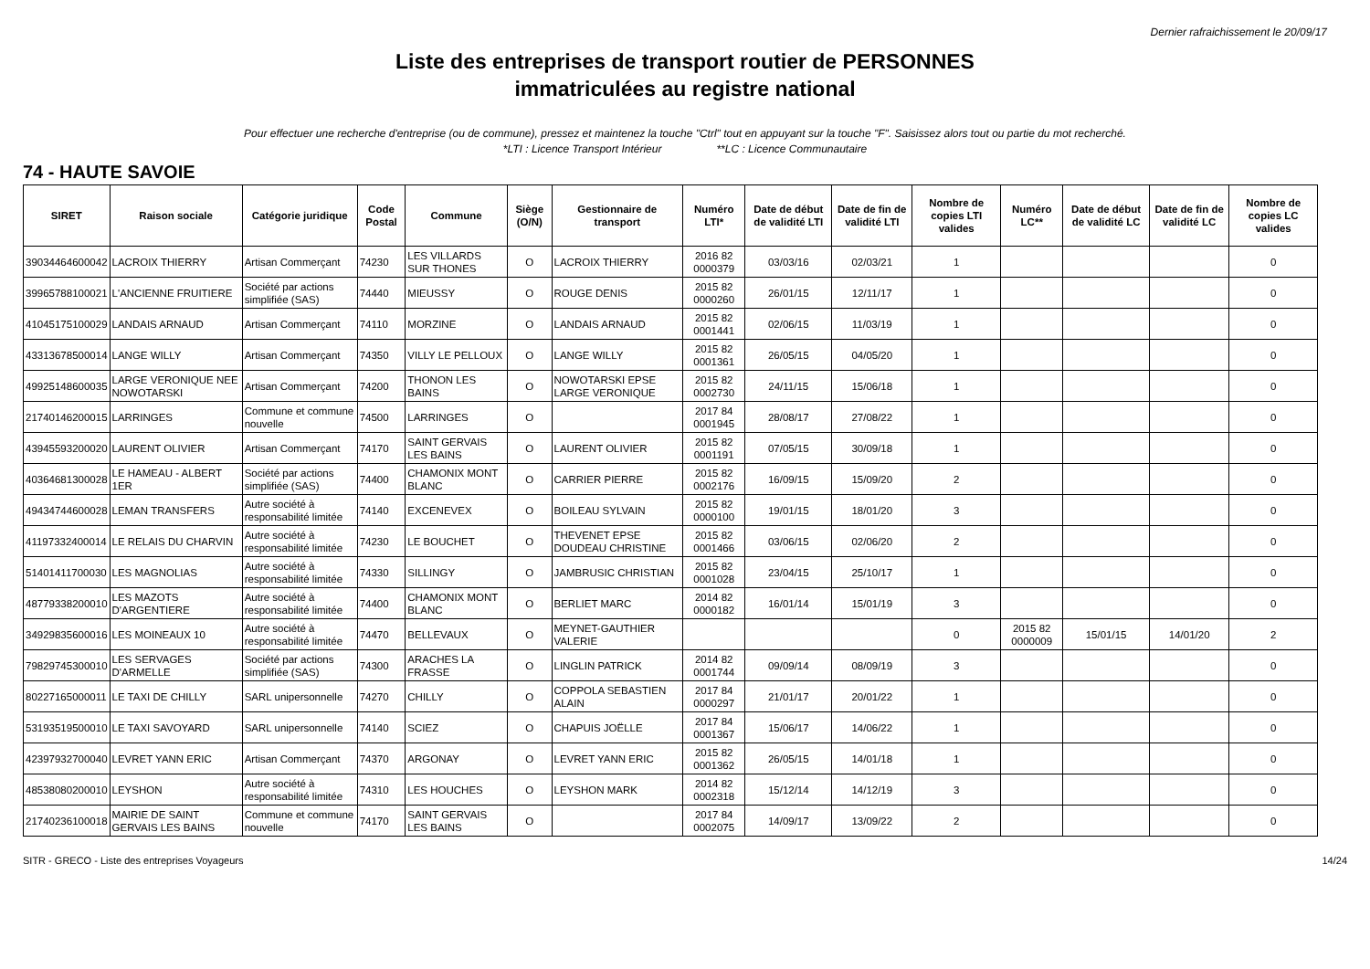Dernier rafraichissement le 20/09/17
Liste des entreprises de transport routier de PERSONNES
immatriculées au registre national
Pour effectuer une recherche d'entreprise (ou de commune), pressez et maintenez la touche "Ctrl" tout en appuyant sur la touche "F". Saisissez alors tout ou partie du mot recherché.
*LTI : Licence Transport Intérieur **LC : Licence Communautaire
74 - HAUTE SAVOIE
| SIRET | Raison sociale | Catégorie juridique | Code Postal | Commune | Siège (O/N) | Gestionnaire de transport | Numéro LTI* | Date de début de validité LTI | Date de fin de validité LTI | Nombre de copies LTI valides | Numéro LC** | Date de début de validité LC | Date de fin de validité LC | Nombre de copies LC valides |
| --- | --- | --- | --- | --- | --- | --- | --- | --- | --- | --- | --- | --- | --- | --- |
| 39034464600042 | LACROIX THIERRY | Artisan Commerçant | 74230 | LES VILLARDS SUR THONES | O | LACROIX THIERRY | 2016 82 0000379 | 03/03/16 | 02/03/21 | 1 | | | | 0 |
| 39965788100021 | L'ANCIENNE FRUITIERE | Société par actions simplifiée (SAS) | 74440 | MIEUSSY | O | ROUGE DENIS | 2015 82 0000260 | 26/01/15 | 12/11/17 | 1 | | | | 0 |
| 41045175100029 | LANDAIS ARNAUD | Artisan Commerçant | 74110 | MORZINE | O | LANDAIS ARNAUD | 2015 82 0001441 | 02/06/15 | 11/03/19 | 1 | | | | 0 |
| 43313678500014 | LANGE WILLY | Artisan Commerçant | 74350 | VILLY LE PELLOUX | O | LANGE WILLY | 2015 82 0001361 | 26/05/15 | 04/05/20 | 1 | | | | 0 |
| 49925148600035 | LARGE VERONIQUE NEE NOWOTARSKI | Artisan Commerçant | 74200 | THONON LES BAINS | O | NOWOTARSKI EPSE LARGE VERONIQUE | 2015 82 0002730 | 24/11/15 | 15/06/18 | 1 | | | | 0 |
| 21740146200015 | LARRINGES | Commune et commune nouvelle | 74500 | LARRINGES | O | | 2017 84 0001945 | 28/08/17 | 27/08/22 | 1 | | | | 0 |
| 43945593200020 | LAURENT OLIVIER | Artisan Commerçant | 74170 | SAINT GERVAIS LES BAINS | O | LAURENT OLIVIER | 2015 82 0001191 | 07/05/15 | 30/09/18 | 1 | | | | 0 |
| 40364681300028 | LE HAMEAU - ALBERT 1ER | Société par actions simplifiée (SAS) | 74400 | CHAMONIX MONT BLANC | O | CARRIER PIERRE | 2015 82 0002176 | 16/09/15 | 15/09/20 | 2 | | | | 0 |
| 49434744600028 | LEMAN TRANSFERS | Autre société à responsabilité limitée | 74140 | EXCENEVEX | O | BOILEAU SYLVAIN | 2015 82 0000100 | 19/01/15 | 18/01/20 | 3 | | | | 0 |
| 41197332400014 | LE RELAIS DU CHARVIN | Autre société à responsabilité limitée | 74230 | LE BOUCHET | O | THEVENET EPSE DOUDEAU CHRISTINE | 2015 82 0001466 | 03/06/15 | 02/06/20 | 2 | | | | 0 |
| 51401411700030 | LES MAGNOLIAS | Autre société à responsabilité limitée | 74330 | SILLINGY | O | JAMBRUSIC CHRISTIAN | 2015 82 0001028 | 23/04/15 | 25/10/17 | 1 | | | | 0 |
| 48779338200010 | LES MAZOTS D'ARGENTIERE | Autre société à responsabilité limitée | 74400 | CHAMONIX MONT BLANC | O | BERLIET MARC | 2014 82 0000182 | 16/01/14 | 15/01/19 | 3 | | | | 0 |
| 34929835600016 | LES MOINEAUX 10 | Autre société à responsabilité limitée | 74470 | BELLEVAUX | O | MEYNET-GAUTHIER VALERIE | | | | 0 | 2015 82 0000009 | 15/01/15 | 14/01/20 | 2 |
| 79829745300010 | LES SERVAGES D'ARMELLE | Société par actions simplifiée (SAS) | 74300 | ARACHES LA FRASSE | O | LINGLIN PATRICK | 2014 82 0001744 | 09/09/14 | 08/09/19 | 3 | | | | 0 |
| 80227165000011 | LE TAXI DE CHILLY | SARL unipersonnelle | 74270 | CHILLY | O | COPPOLA SEBASTIEN ALAIN | 2017 84 0000297 | 21/01/17 | 20/01/22 | 1 | | | | 0 |
| 53193519500010 | LE TAXI SAVOYARD | SARL unipersonnelle | 74140 | SCIEZ | O | CHAPUIS JOËLLE | 2017 84 0001367 | 15/06/17 | 14/06/22 | 1 | | | | 0 |
| 42397932700040 | LEVRET YANN ERIC | Artisan Commerçant | 74370 | ARGONAY | O | LEVRET YANN ERIC | 2015 82 0001362 | 26/05/15 | 14/01/18 | 1 | | | | 0 |
| 48538080200010 | LEYSHON | Autre société à responsabilité limitée | 74310 | LES HOUCHES | O | LEYSHON MARK | 2014 82 0002318 | 15/12/14 | 14/12/19 | 3 | | | | 0 |
| 21740236100018 | MAIRIE DE SAINT GERVAIS LES BAINS | Commune et commune nouvelle | 74170 | SAINT GERVAIS LES BAINS | O | | 2017 84 0002075 | 14/09/17 | 13/09/22 | 2 | | | | 0 |
SITR - GRECO - Liste des entreprises Voyageurs 14/24